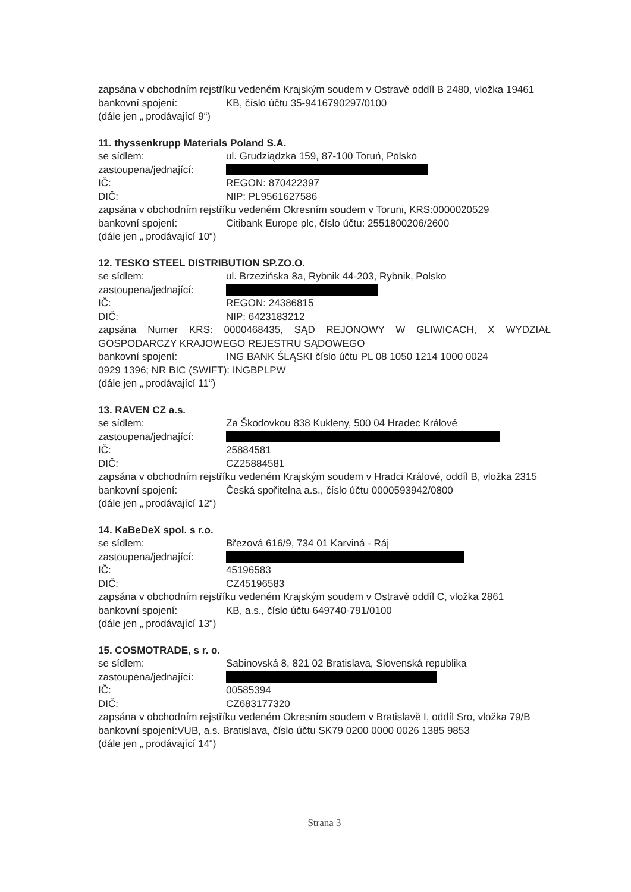zapsána v obchodním rejstříku vedeném Krajským soudem v Ostravě oddíl B 2480, vložka 19461
bankovní spojení: KB, číslo účtu 35-9416790297/0100
(dále jen „ prodávající 9“)
11. thyssenkrupp Materials Poland S.A.
se sídlem: ul. Grudziądzka 159, 87-100 Toruń, Polsko
zastoupena/jednající:
IČ: REGON: 870422397
DIČ: NIP: PL9561627586
zapsána v obchodním rejstříku vedeném Okresním soudem v Toruni, KRS:0000020529
bankovní spojení: Citibank Europe plc, číslo účtu: 2551800206/2600
(dále jen „ prodávající 10“)
12. TESKO STEEL DISTRIBUTION SP.ZO.O.
se sídlem: ul. Brzezińska 8a, Rybnik 44-203, Rybnik, Polsko
zastoupena/jednající:
IČ: REGON: 24386815
DIČ: NIP: 6423183212
zapsána Numer KRS: 0000468435, SĄD REJONOWY W GLIWICACH, X WYDZIAŁ GOSPODARCZY KRAJOWEGO REJESTRU SĄDOWEGO
bankovní spojení: ING BANK ŚLĄSKI číslo účtu PL 08 1050 1214 1000 0024
0929 1396; NR BIC (SWIFT): INGBPLPW
(dále jen „ prodávající 11“)
13. RAVEN CZ a.s.
se sídlem: Za Škodovkou 838 Kukleny, 500 04 Hradec Králové
zastoupena/jednající:
IČ: 25884581
DIČ: CZ25884581
zapsána v obchodním rejstříku vedeném Krajským soudem v Hradci Králové, oddíl B, vložka 2315
bankovní spojení: Česká spořitelna a.s., číslo účtu 0000593942/0800
(dále jen „ prodávající 12“)
14. KaBeDeX spol. s r.o.
se sídlem: Březová 616/9, 734 01 Karviná - Ráj
zastoupena/jednající:
IČ: 45196583
DIČ: CZ45196583
zapsána v obchodním rejstříku vedeném Krajským soudem v Ostravě oddíl C, vložka 2861
bankovní spojení: KB, a.s., číslo účtu 649740-791/0100
(dále jen „ prodávající 13“)
15. COSMOTRADE, s r. o.
se sídlem: Sabinovská 8, 821 02 Bratislava, Slovenská republika
zastoupena/jednající:
IČ: 00585394
DIČ: CZ683177320
zapsána v obchodním rejstříku vedeném Okresním soudem v Bratislavě I, oddíl Sro, vložka 79/B
bankovní spojení:VUB, a.s. Bratislava, číslo účtu SK79 0200 0000 0026 1385 9853
(dále jen „ prodávající 14“)
Strana 3